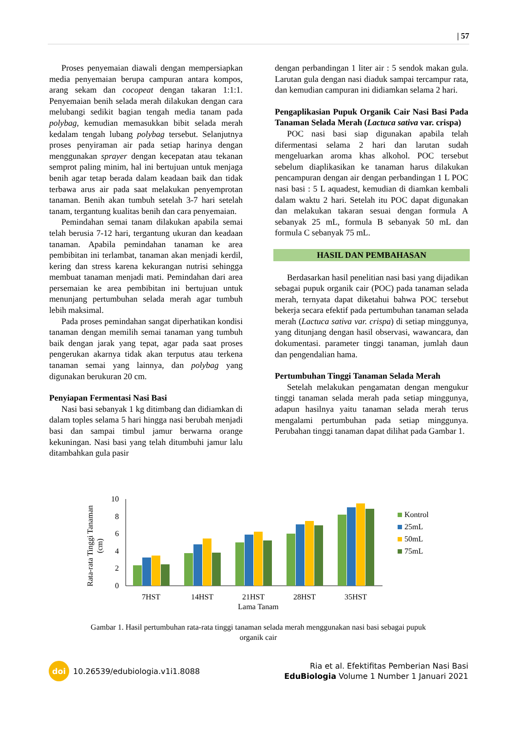| 57
Proses penyemaian diawali dengan mempersiapkan media penyemaian berupa campuran antara kompos, arang sekam dan cocopeat dengan takaran 1:1:1. Penyemaian benih selada merah dilakukan dengan cara melubangi sedikit bagian tengah media tanam pada polybag, kemudian memasukkan bibit selada merah kedalam tengah lubang polybag tersebut. Selanjutnya proses penyiraman air pada setiap harinya dengan menggunakan sprayer dengan kecepatan atau tekanan semprot paling minim, hal ini bertujuan untuk menjaga benih agar tetap berada dalam keadaan baik dan tidak terbawa arus air pada saat melakukan penyemprotan tanaman. Benih akan tumbuh setelah 3-7 hari setelah tanam, tergantung kualitas benih dan cara penyemaian.
Pemindahan semai tanam dilakukan apabila semai telah berusia 7-12 hari, tergantung ukuran dan keadaan tanaman. Apabila pemindahan tanaman ke area pembibitan ini terlambat, tanaman akan menjadi kerdil, kering dan stress karena kekurangan nutrisi sehingga membuat tanaman menjadi mati. Pemindahan dari area persemaian ke area pembibitan ini bertujuan untuk menunjang pertumbuhan selada merah agar tumbuh lebih maksimal.
Pada proses pemindahan sangat diperhatikan kondisi tanaman dengan memilih semai tanaman yang tumbuh baik dengan jarak yang tepat, agar pada saat proses pengerukan akarnya tidak akan terputus atau terkena tanaman semai yang lainnya, dan polybag yang digunakan berukuran 20 cm.
Penyiapan Fermentasi Nasi Basi
Nasi basi sebanyak 1 kg ditimbang dan didiamkan di dalam toples selama 5 hari hingga nasi berubah menjadi basi dan sampai timbul jamur berwarna orange kekuningan. Nasi basi yang telah ditumbuhi jamur lalu ditambahkan gula pasir
dengan perbandingan 1 liter air : 5 sendok makan gula. Larutan gula dengan nasi diaduk sampai tercampur rata, dan kemudian campuran ini didiamkan selama 2 hari.
Pengaplikasian Pupuk Organik Cair Nasi Basi Pada Tanaman Selada Merah (Lactuca sativa var. crispa)
POC nasi basi siap digunakan apabila telah difermentasi selama 2 hari dan larutan sudah mengeluarkan aroma khas alkohol. POC tersebut sebelum diaplikasikan ke tanaman harus dilakukan pencampuran dengan air dengan perbandingan 1 L POC nasi basi : 5 L aquadest, kemudian di diamkan kembali dalam waktu 2 hari. Setelah itu POC dapat digunakan dan melakukan takaran sesuai dengan formula A sebanyak 25 mL, formula B sebanyak 50 mL dan formula C sebanyak 75 mL.
HASIL DAN PEMBAHASAN
Berdasarkan hasil penelitian nasi basi yang dijadikan sebagai pupuk organik cair (POC) pada tanaman selada merah, ternyata dapat diketahui bahwa POC tersebut bekerja secara efektif pada pertumbuhan tanaman selada merah (Lactuca sativa var. crispa) di setiap minggunya, yang ditunjang dengan hasil observasi, wawancara, dan dokumentasi. parameter tinggi tanaman, jumlah daun dan pengendalian hama.
Pertumbuhan Tinggi Tanaman Selada Merah
Setelah melakukan pengamatan dengan mengukur tinggi tanaman selada merah pada setiap minggunya, adapun hasilnya yaitu tanaman selada merah terus mengalami pertumbuhan pada setiap minggunya. Perubahan tinggi tanaman dapat dilihat pada Gambar 1.
Rata-rata Tinggi Tanaman
(cm)
0
2
4
6
8
10
7HST
14HST
21HST
28HST
35HST
Lama Tanam
Kontrol
25mL
50mL
75mL
Gambar 1. Hasil pertumbuhan rata-rata tinggi tanaman selada merah menggunakan nasi basi sebagai pupuk organik cair
doi
10.26539/edubiologia.v1i1.8088
Ria et al. Efektifitas Pemberian Nasi Basi
EduBiologia Volume 1 Number 1 Januari 2021